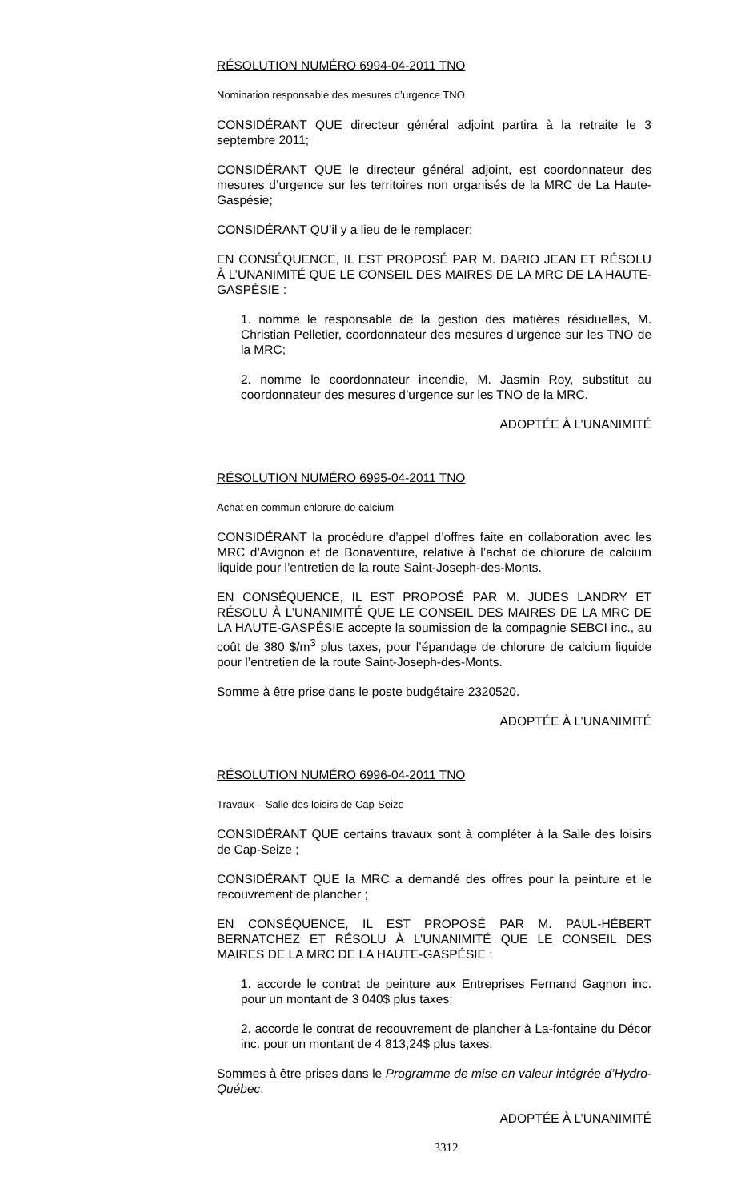RÉSOLUTION NUMÉRO 6994-04-2011 TNO
Nomination responsable des mesures d’urgence TNO
CONSIDÉRANT QUE directeur général adjoint partira à la retraite le 3 septembre 2011;
CONSIDÉRANT QUE le directeur général adjoint, est coordonnateur des mesures d’urgence sur les territoires non organisés de la MRC de La Haute-Gaspésie;
CONSIDÉRANT QU’il y a lieu de le remplacer;
EN CONSÉQUENCE, IL EST PROPOSÉ PAR M. DARIO JEAN ET RÉSOLU À L’UNANIMITÉ QUE LE CONSEIL DES MAIRES DE LA MRC DE LA HAUTE-GASPÉSIE :
1. nomme le responsable de la gestion des matières résiduelles, M. Christian Pelletier, coordonnateur des mesures d’urgence sur les TNO de la MRC;
2. nomme le coordonnateur incendie, M. Jasmin Roy, substitut au coordonnateur des mesures d’urgence sur les TNO de la MRC.
ADOPTÉE À L’UNANIMITÉ
RÉSOLUTION NUMÉRO 6995-04-2011 TNO
Achat en commun chlorure de calcium
CONSIDÉRANT la procédure d’appel d’offres faite en collaboration avec les MRC d’Avignon et de Bonaventure, relative à l’achat de chlorure de calcium liquide pour l’entretien de la route Saint-Joseph-des-Monts.
EN CONSÉQUENCE, IL EST PROPOSÉ PAR M. JUDES LANDRY ET RÉSOLU À L’UNANIMITÉ QUE LE CONSEIL DES MAIRES DE LA MRC DE LA HAUTE-GASPÉSIE accepte la soumission de la compagnie SEBCI inc., au coût de 380 $/m<sup>3</sup> plus taxes, pour l’épandage de chlorure de calcium liquide pour l’entretien de la route Saint-Joseph-des-Monts.
Somme à être prise dans le poste budgétaire 2320520.
ADOPTÉE À L’UNANIMITÉ
RÉSOLUTION NUMÉRO 6996-04-2011 TNO
Travaux – Salle des loisirs de Cap-Seize
CONSIDÉRANT QUE certains travaux sont à compléter à la Salle des loisirs de Cap-Seize ;
CONSIDÉRANT QUE la MRC a demandé des offres pour la peinture et le recouvrement de plancher ;
EN CONSÉQUENCE, IL EST PROPOSÉ PAR M. PAUL-HÉBERT BERNATCHEZ ET RÉSOLU À L’UNANIMITÉ QUE LE CONSEIL DES MAIRES DE LA MRC DE LA HAUTE-GASPÉSIE :
1. accorde le contrat de peinture aux Entreprises Fernand Gagnon inc. pour un montant de 3 040$ plus taxes;
2. accorde le contrat de recouvrement de plancher à La-fontaine du Décor inc. pour un montant de 4 813,24$ plus taxes.
Sommes à être prises dans le Programme de mise en valeur intégrée d’Hydro-Québec.
ADOPTÉE À L’UNANIMITÉ
3312